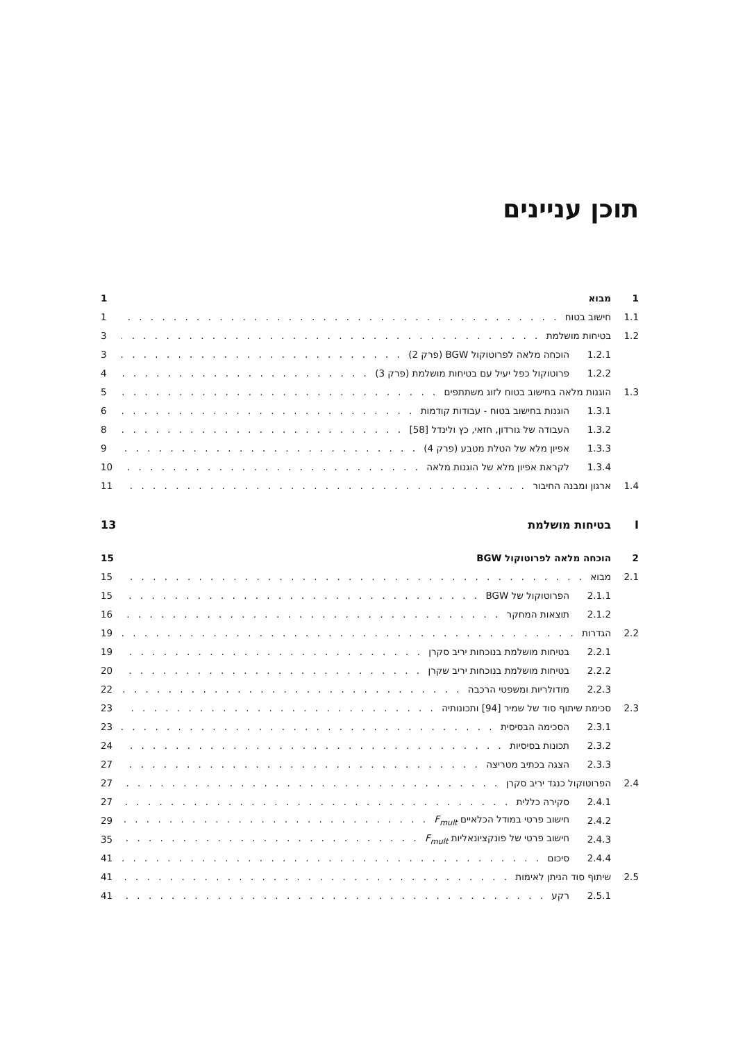תוכן עניינים
1 מבוא 1
1.1 חישוב בטוח 1
1.2 בטיחות מושלמת 3
1.2.1 הוכחה מלאה לפרוטוקול BGW (פרק 2) 3
1.2.2 פרוטוקול כפל יעיל עם בטיחות מושלמת (פרק 3) 4
1.3 הוגנות מלאה בחישוב בטוח לזוג משתתפים 5
1.3.1 הוגנות בחישוב בטוח - עבודות קודמות 6
1.3.2 העבודה של גורדון, חזאי, כץ ולינדל [58] 8
1.3.3 אפיון מלא של הטלת מטבע (פרק 4) 9
1.3.4 לקראת אפיון מלא של הוגנות מלאה 10
1.4 ארגון ומבנה החיבור 11
Iבטיחות מושלמת 13
2 הוכחה מלאה לפרוטוקול BGW 15
2.1 מבוא 15
2.1.1 הפרוטוקול של BGW 15
2.1.2 תוצאות המחקר 16
2.2 הגדרות 19
2.2.1 בטיחות מושלמת בנוכחות יריב סקרן 19
2.2.2 בטיחות מושלמת בנוכחות יריב שקרן 20
2.2.3 מודולריות ומשפטי הרכבה 22
2.3 סכימת שיתוף סוד של שמיר [94] ותכונותיה 23
2.3.1 הסכימה הבסיסית 23
2.3.2 תכונות בסיסיות 24
2.3.3 הצגה בכתיב מטריצה 27
2.4 הפרוטוקול כנגד יריב סקרן 27
2.4.1 סקירה כללית 27
2.4.2 חישוב פרטי במודל הכלאיים F<sub>mult</sub> 29
2.4.3 חישוב פרטי של פונקציונאליות F<sub>mult</sub> 35
2.4.4 סיכום 41
2.5 שיתוף סוד הניתן לאימות 41
2.5.1 רקע 41